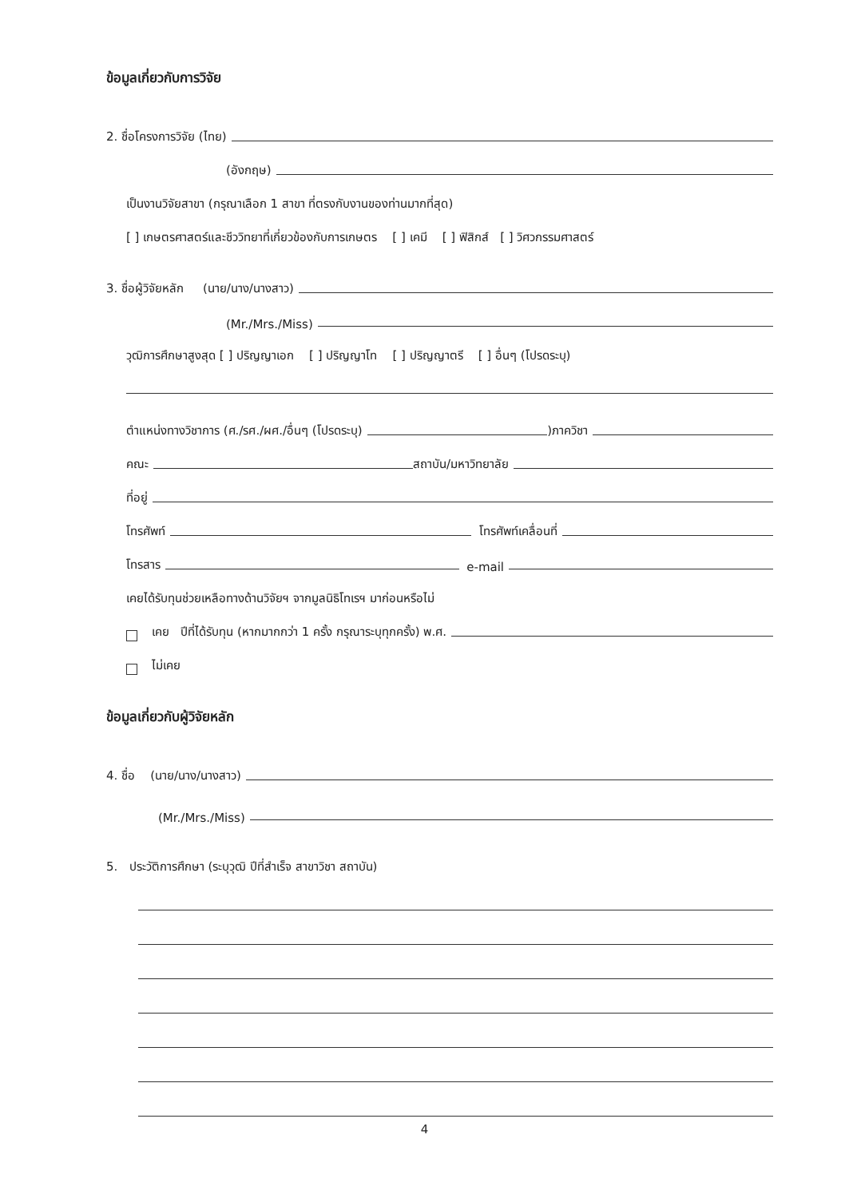ข้อมูลเกี่ยวกับการวิจัย
2. ชื่อโครงการวิจัย (ไทย)
(อังกฤษ)
เป็นงานวิจัยสาขา (กรุณาเลือก 1 สาขา ที่ตรงกับงานของท่านมากที่สุด)
[ ] เกษตรศาสตร์และชีววิทยาที่เกี่ยวข้องกับการเกษตร [ ] เคมี [ ] ฟิสิกส์ [ ] วิศวกรรมศาสตร์
3. ชื่อผู้วิจัยหลัก (นาย/นาง/นางสาว)
(Mr./Mrs./Miss)
วุฒิการศึกษาสูงสุด [ ] ปริญญาเอก [ ] ปริญญาโท [ ] ปริญญาตรี [ ] อื่นๆ (โปรดระบุ)
ตำแหน่งทางวิชาการ (ศ./รศ./ผศ./อื่นๆ (โปรดระบุ)
)ภาควิชา
คณะ
สถาบัน/มหาวิทยาลัย
ที่อยู่
โทรศัพท์
โทรศัพท์เคลื่อนที่
โทรสาร
e-mail
เคยได้รับทุนช่วยเหลือทางด้านวิจัยฯ จากมูลนิธิโทเรฯ มาก่อนหรือไม่
เคย ปีที่ได้รับทุน (หากมากกว่า 1 ครั้ง กรุณาระบุทุกครั้ง) พ.ศ.
ไม่เคย
ข้อมูลเกี่ยวกับผู้วิจัยหลัก
4. ชื่อ (นาย/นาง/นางสาว)
(Mr./Mrs./Miss)
5. ประวัติการศึกษา (ระบุวุฒิ ปีที่สำเร็จ สาขาวิชา สถาบัน)
4